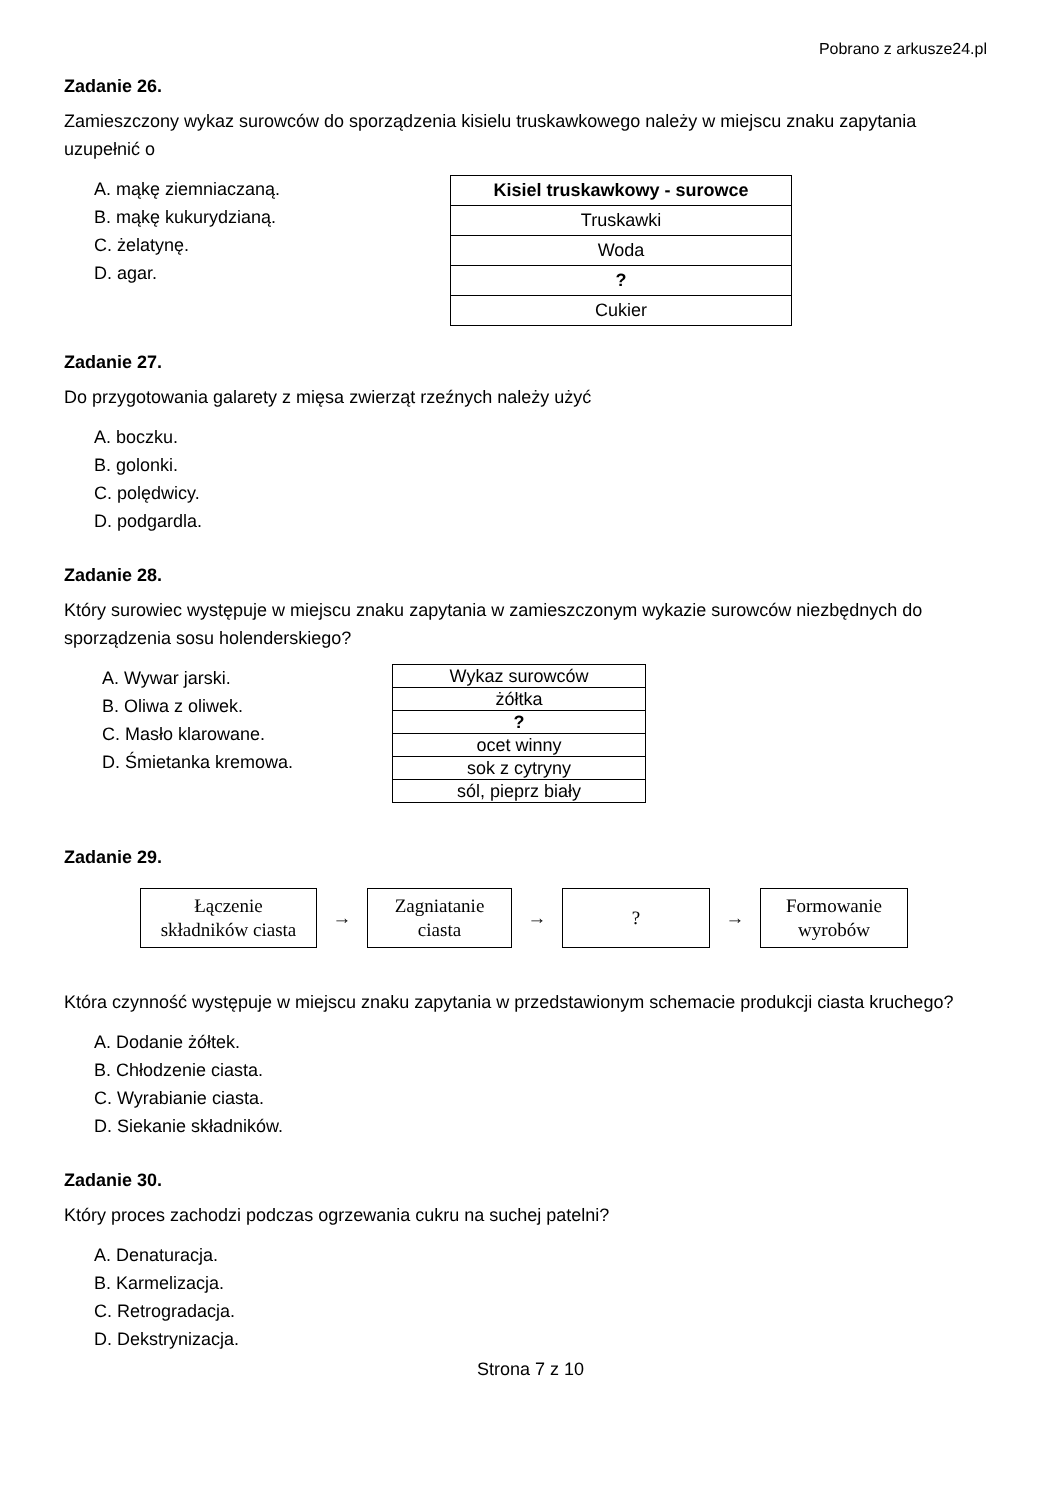Pobrano z arkusze24.pl
Zadanie 26.
Zamieszczony wykaz surowców do sporządzenia kisielu truskawkowego należy w miejscu znaku zapytania uzupełnić o
A. mąkę ziemniaczaną.
B. mąkę kukurydzianą.
C. żelatynę.
D. agar.
| Kisiel truskawkowy - surowce |
| --- |
| Truskawki |
| Woda |
| ? |
| Cukier |
Zadanie 27.
Do przygotowania galarety z mięsa zwierząt rzeźnych należy użyć
A. boczku.
B. golonki.
C. polędwicy.
D. podgardla.
Zadanie 28.
Który surowiec występuje w miejscu znaku zapytania w zamieszczonym wykazie surowców niezbędnych do sporządzenia sosu holenderskiego?
A. Wywar jarski.
B. Oliwa z oliwek.
C. Masło klarowane.
D. Śmietanka kremowa.
| Wykaz surowców |
| żółtka |
| ? |
| ocet winny |
| sok z cytryny |
| sól, pieprz biały |
Zadanie 29.
Łączenie
składników ciasta
→
Zagniatanie
ciasta
→
?
→
Formowanie
wyrobów
Która czynność występuje w miejscu znaku zapytania w przedstawionym schemacie produkcji ciasta kruchego?
A. Dodanie żółtek.
B. Chłodzenie ciasta.
C. Wyrabianie ciasta.
D. Siekanie składników.
Zadanie 30.
Który proces zachodzi podczas ogrzewania cukru na suchej patelni?
A. Denaturacja.
B. Karmelizacja.
C. Retrogradacja.
D. Dekstrynizacja.
Strona 7 z 10